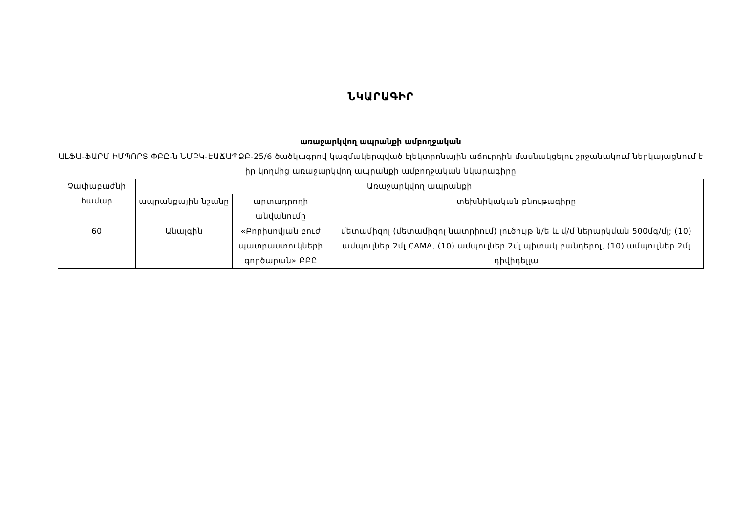ՆԿԱՐԱԳԻՐ
առաջարկվող ապրանքի ամբողջական
ԱԼՖԱ-ՖԱՐՄ ԻՄՊՈՐՏ ՓԲԸ-ն ՆՄԲԿ-ԷԱՃԱՊՁԲ-25/6 ծածկագրով կազմակերպված էլեկտրոնային աճուրդին մասնակցելու շրջանակում ներկայացնում է իր կողմից առաջարկվող ապրանքի ամբողջական նկարագիրը
| Չափաբաժնի համար | Առաջարկվող ապրանքի | | |
| --- | --- | --- | --- |
| | ապրանքային նշանը | արտադրողի անվանումը | տեխնիկական բնութագիրը |
| 60 | Անալգին | «Բորիսովյան բուժ պատրաստուկների գործարան» ԲԲԸ | մետամիզոլ (մետամիզոլ նատրիում) լուծույթ ն/ե և մ/մ ներարկման 500մգ/մլ; (10) ամպուլներ 2մլ CAMA, (10) ամպուլներ 2մլ պիտակ բանդերոլ, (10) ամպուլներ 2մլ դիվիդելլա |